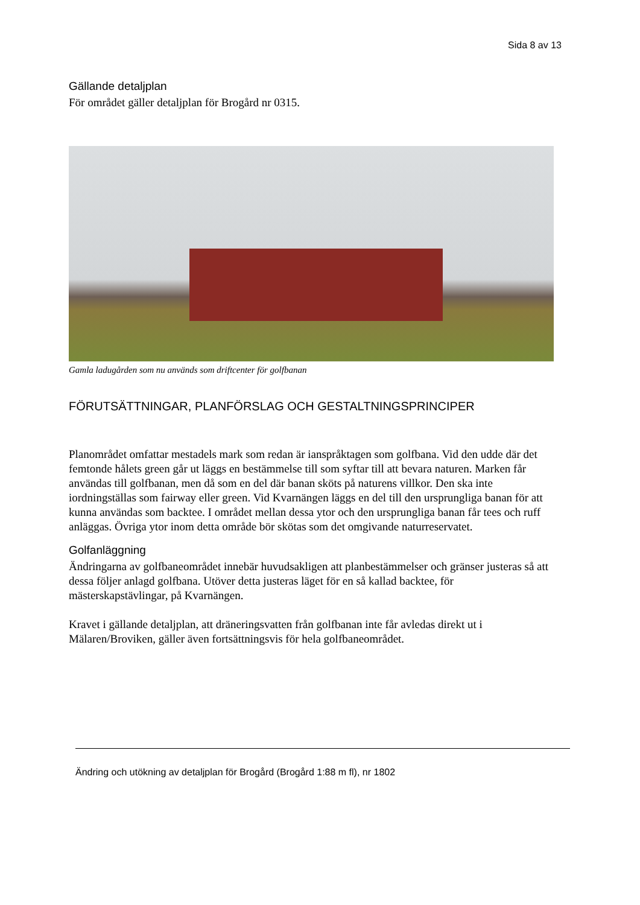Sida 8 av 13
Gällande detaljplan
För området gäller detaljplan för Brogård nr 0315.
Gamla ladugården som nu används som driftcenter för golfbanan
FÖRUTSÄTTNINGAR, PLANFÖRSLAG OCH GESTALTNINGSPRINCIPER
Planområdet omfattar mestadels mark som redan är ianspråktagen som golfbana. Vid den udde där det femtonde hålets green går ut läggs en bestämmelse till som syftar till att bevara naturen. Marken får användas till golfbanan, men då som en del där banan sköts på naturens villkor. Den ska inte iordningställas som fairway eller green. Vid Kvarnängen läggs en del till den ursprungliga banan för att kunna användas som backtee. I området mellan dessa ytor och den ursprungliga banan får tees och ruff anläggas. Övriga ytor inom detta område bör skötas som det omgivande naturreservatet.
Golfanläggning
Ändringarna av golfbaneområdet innebär huvudsakligen att planbestämmelser och gränser justeras så att dessa följer anlagd golfbana. Utöver detta justeras läget för en så kallad backtee, för mästerskapstävlingar, på Kvarnängen.
Kravet i gällande detaljplan, att dräneringsvatten från golfbanan inte får avledas direkt ut i Mälaren/Broviken, gäller även fortsättningsvis för hela golfbaneområdet.
Ändring och utökning av detaljplan för Brogård (Brogård 1:88 m fl), nr 1802